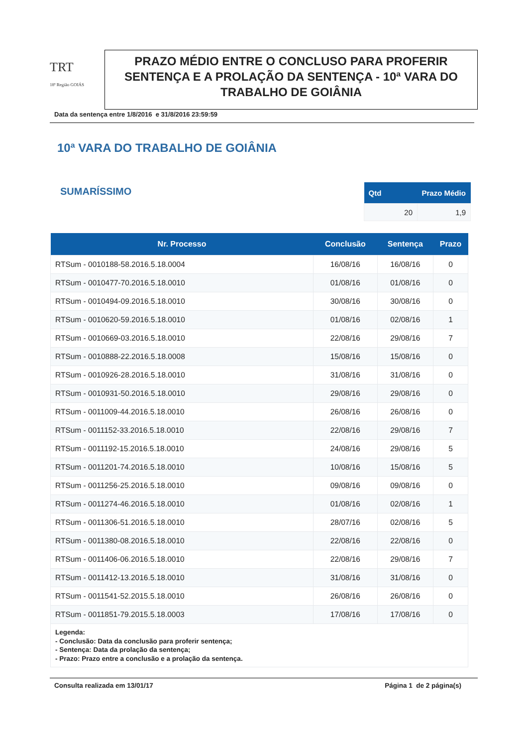TRT
18ª Região GOIÁS
PRAZO MÉDIO ENTRE O CONCLUSO PARA PROFERIR SENTENÇA E A PROLAÇÃO DA SENTENÇA - 10ª VARA DO TRABALHO DE GOIÂNIA
Data da sentença entre 1/8/2016 e 31/8/2016 23:59:59
10ª VARA DO TRABALHO DE GOIÂNIA
SUMARÍSSIMO
| Qtd | Prazo Médio |
| --- | --- |
| 20 | 1,9 |
| Nr. Processo | Conclusão | Sentença | Prazo |
| --- | --- | --- | --- |
| RTSum - 0010188-58.2016.5.18.0004 | 16/08/16 | 16/08/16 | 0 |
| RTSum - 0010477-70.2016.5.18.0010 | 01/08/16 | 01/08/16 | 0 |
| RTSum - 0010494-09.2016.5.18.0010 | 30/08/16 | 30/08/16 | 0 |
| RTSum - 0010620-59.2016.5.18.0010 | 01/08/16 | 02/08/16 | 1 |
| RTSum - 0010669-03.2016.5.18.0010 | 22/08/16 | 29/08/16 | 7 |
| RTSum - 0010888-22.2016.5.18.0008 | 15/08/16 | 15/08/16 | 0 |
| RTSum - 0010926-28.2016.5.18.0010 | 31/08/16 | 31/08/16 | 0 |
| RTSum - 0010931-50.2016.5.18.0010 | 29/08/16 | 29/08/16 | 0 |
| RTSum - 0011009-44.2016.5.18.0010 | 26/08/16 | 26/08/16 | 0 |
| RTSum - 0011152-33.2016.5.18.0010 | 22/08/16 | 29/08/16 | 7 |
| RTSum - 0011192-15.2016.5.18.0010 | 24/08/16 | 29/08/16 | 5 |
| RTSum - 0011201-74.2016.5.18.0010 | 10/08/16 | 15/08/16 | 5 |
| RTSum - 0011256-25.2016.5.18.0010 | 09/08/16 | 09/08/16 | 0 |
| RTSum - 0011274-46.2016.5.18.0010 | 01/08/16 | 02/08/16 | 1 |
| RTSum - 0011306-51.2016.5.18.0010 | 28/07/16 | 02/08/16 | 5 |
| RTSum - 0011380-08.2016.5.18.0010 | 22/08/16 | 22/08/16 | 0 |
| RTSum - 0011406-06.2016.5.18.0010 | 22/08/16 | 29/08/16 | 7 |
| RTSum - 0011412-13.2016.5.18.0010 | 31/08/16 | 31/08/16 | 0 |
| RTSum - 0011541-52.2015.5.18.0010 | 26/08/16 | 26/08/16 | 0 |
| RTSum - 0011851-79.2015.5.18.0003 | 17/08/16 | 17/08/16 | 0 |
| Legenda: - Conclusão: Data da conclusão para proferir sentença; - Sentença: Data da prolação da sentença; - Prazo: Prazo entre a conclusão e a prolação da sentença. | | | |
Consulta realizada em 13/01/17 Página 1 de 2 página(s)